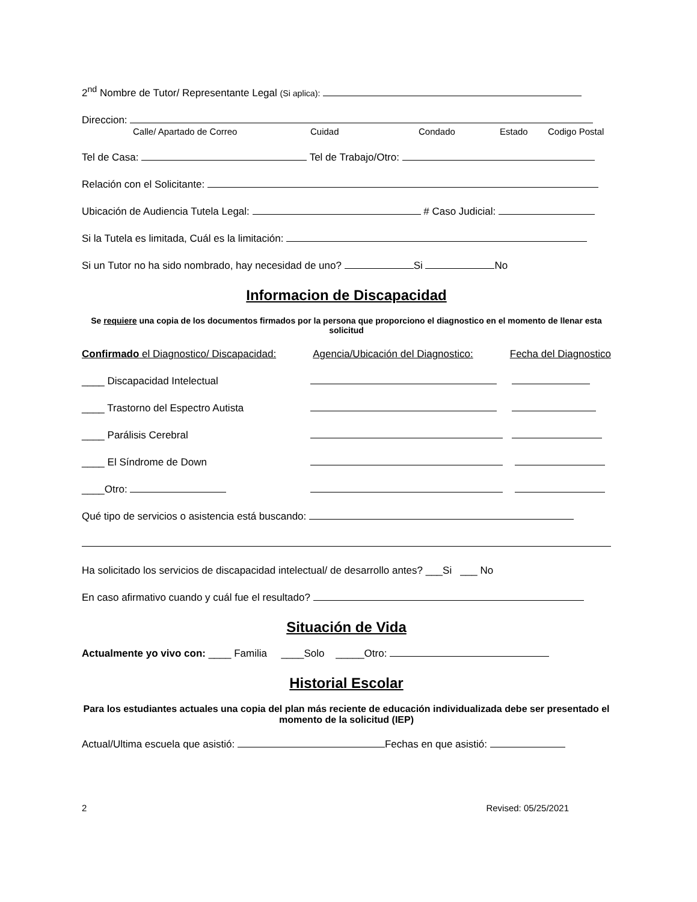2<sup>nd</sup> Nombre de Tutor/ Representante Legal (Si aplica):
Direccion:
Calle/ Apartado de Correo Cuidad Condado Estado Codigo Postal
Tel de Casa: Tel de Trabajo/Otro:
Relación con el Solicitante:
Ubicación de Audiencia Tutela Legal: # Caso Judicial:
Si la Tutela es limitada, Cuál es la limitación:
Si un Tutor no ha sido nombrado, hay necesidad de uno? Si No
Informacion de Discapacidad
Se requiere una copia de los documentos firmados por la persona que proporciono el diagnostico en el momento de llenar esta solicitud
Confirmado el Diagnostico/ Discapacidad: Agencia/Ubicación del Diagnostico: Fecha del Diagnostico
____ Discapacidad Intelectual
____ Trastorno del Espectro Autista
____ Parálisis Cerebral
____ El Síndrome de Down
____Otro:
Qué tipo de servicios o asistencia está buscando:
Ha solicitado los servicios de discapacidad intelectual/ de desarrollo antes? ___Si ___ No
En caso afirmativo cuando y cuál fue el resultado?
Situación de Vida
Actualmente yo vivo con: ____ Familia ____Solo _____Otro:
Historial Escolar
Para los estudiantes actuales una copia del plan más reciente de educación individualizada debe ser presentado el momento de la solicitud (IEP)
Actual/Ultima escuela que asistió: Fechas en que asistió:
2 Revised: 05/25/2021